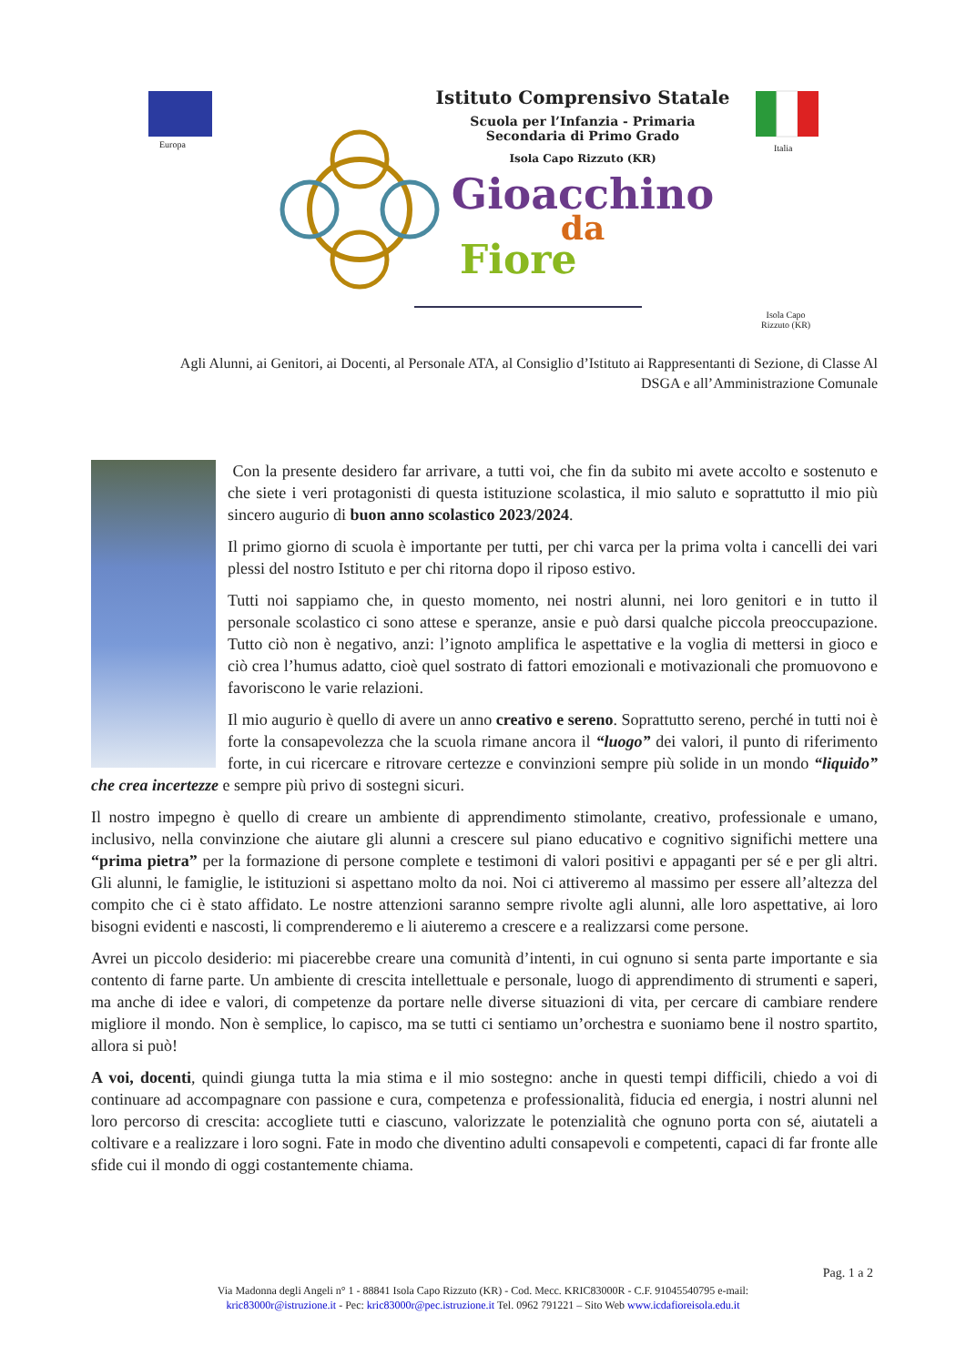Istituto Comprensivo Statale
Scuola per l’Infanzia - Primaria
Secondaria di Primo Grado
Isola Capo Rizzuto (KR)
Gioacchino
da
Fiore
Europa Italia
Isola Capo
Rizzuto (KR)
Agli Alunni, ai Genitori, ai Docenti, al Personale ATA, al Consiglio d’Istituto ai Rappresentanti di Sezione, di Classe Al DSGA e all’Amministrazione Comunale
Con la presente desidero far arrivare, a tutti voi, che fin da subito mi avete accolto e sostenuto e che siete i veri protagonisti di questa istituzione scolastica, il mio saluto e soprattutto il mio più sincero augurio di buon anno scolastico 2023/2024.
Il primo giorno di scuola è importante per tutti, per chi varca per la prima volta i cancelli dei vari plessi del nostro Istituto e per chi ritorna dopo il riposo estivo.
Tutti noi sappiamo che, in questo momento, nei nostri alunni, nei loro genitori e in tutto il personale scolastico ci sono attese e speranze, ansie e può darsi qualche piccola preoccupazione. Tutto ciò non è negativo, anzi: l’ignoto amplifica le aspettative e la voglia di mettersi in gioco e ciò crea l’humus adatto, cioè quel sostrato di fattori emozionali e motivazionali che promuovono e favoriscono le varie relazioni.
Il mio augurio è quello di avere un anno creativo e sereno. Soprattutto sereno, perché in tutti noi è forte la consapevolezza che la scuola rimane ancora il “luogo” dei valori, il punto di riferimento forte, in cui ricercare e ritrovare certezze e convinzioni sempre più solide in un mondo “liquido” che crea incertezze e sempre più privo di sostegni sicuri.
Il nostro impegno è quello di creare un ambiente di apprendimento stimolante, creativo, professionale e umano, inclusivo, nella convinzione che aiutare gli alunni a crescere sul piano educativo e cognitivo significhi mettere una “prima pietra” per la formazione di persone complete e testimoni di valori positivi e appaganti per sé e per gli altri. Gli alunni, le famiglie, le istituzioni si aspettano molto da noi. Noi ci attiveremo al massimo per essere all’altezza del compito che ci è stato affidato. Le nostre attenzioni saranno sempre rivolte agli alunni, alle loro aspettative, ai loro bisogni evidenti e nascosti, li comprenderemo e li aiuteremo a crescere e a realizzarsi come persone.
Avrei un piccolo desiderio: mi piacerebbe creare una comunità d’intenti, in cui ognuno si senta parte importante e sia contento di farne parte. Un ambiente di crescita intellettuale e personale, luogo di apprendimento di strumenti e saperi, ma anche di idee e valori, di competenze da portare nelle diverse situazioni di vita, per cercare di cambiare rendere migliore il mondo. Non è semplice, lo capisco, ma se tutti ci sentiamo un’orchestra e suoniamo bene il nostro spartito, allora si può!
A voi, docenti, quindi giunga tutta la mia stima e il mio sostegno: anche in questi tempi difficili, chiedo a voi di continuare ad accompagnare con passione e cura, competenza e professionalità, fiducia ed energia, i nostri alunni nel loro percorso di crescita: accogliete tutti e ciascuno, valorizzate le potenzialità che ognuno porta con sé, aiutateli a coltivare e a realizzare i loro sogni. Fate in modo che diventino adulti consapevoli e competenti, capaci di far fronte alle sfide cui il mondo di oggi costantemente chiama.
Pag. 1 a 2
Via Madonna degli Angeli n° 1 - 88841 Isola Capo Rizzuto (KR) - Cod. Mecc. KRIC83000R - C.F. 91045540795 e-mail:
kric83000r@istruzione.it - Pec: kric83000r@pec.istruzione.it Tel. 0962 791221 – Sito Web www.icdafioreisola.edu.it